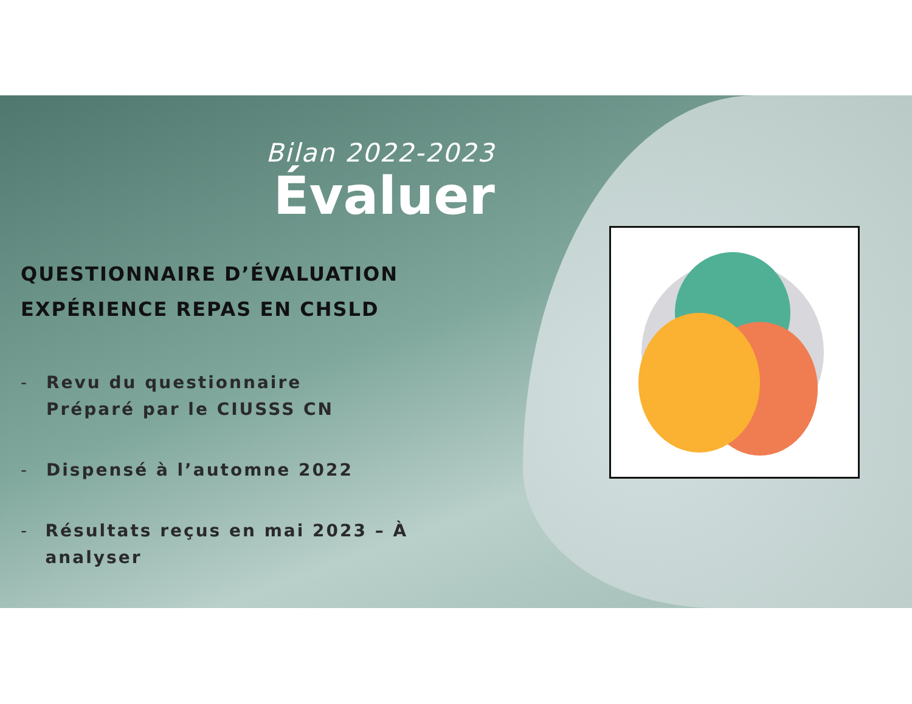Bilan 2022-2023
Évaluer
QUESTIONNAIRE D’ÉVALUATION
EXPÉRIENCE REPAS EN CHSLD
- Revu du questionnaire
Préparé par le CIUSSS CN
- Dispensé à l’automne 2022
- Résultats reçus en mai 2023 – À analyser